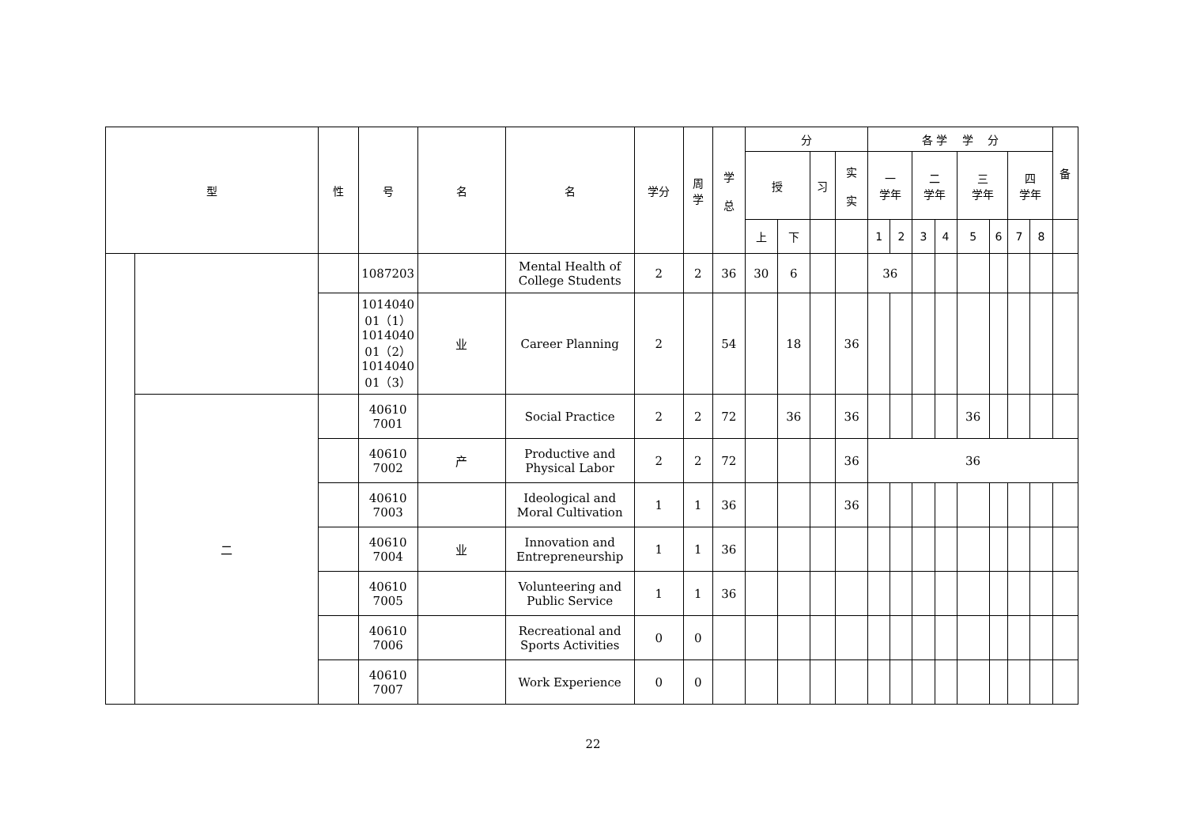| 型 | | 性 | 号 | 名 | 名 | 学分 | 周 学 | 学 总 | 分 | | | | 各 学 学 分 | | | | | | | | 备 |
| --- | --- | --- | --- | --- | --- | --- | --- | --- | --- | --- | --- | --- | --- | --- | --- | --- | --- | --- | --- | --- | --- |
| | | | | | | | | | 授 | | 习 | 实 实 | 一 学年 | | 二 学年 | | 三 学年 | | 四 学年 | | |
| | | | | | | | | | 上 | 下 | | | 1 | 2 | 3 | 4 | 5 | 6 | 7 | 8 | |
| | | | 1087203 | | Mental Health of College Students | 2 | 2 | 36 | 30 | 6 | | | 36 | | | | | | | | |
| | | | 1014040 01（1） 1014040 01（2） 1014040 01（3） | 业 | Career Planning | 2 | | 54 | | 18 | | 36 | | | | | | | | | |
| | 二 | | 40610 7001 | | Social Practice | 2 | 2 | 72 | | 36 | | 36 | | | | | 36 | | | | |
| | | | 40610 7002 | 产 | Productive and Physical Labor | 2 | 2 | 72 | | | | 36 | 36 | | | | | | | | |
| | | | 40610 7003 | | Ideological and Moral Cultivation | 1 | 1 | 36 | | | | 36 | | | | | | | | | |
| | | | 40610 7004 | 业 | Innovation and Entrepreneurship | 1 | 1 | 36 | | | | | | | | | | | | | |
| | | | 40610 7005 | | Volunteering and Public Service | 1 | 1 | 36 | | | | | | | | | | | | | |
| | | | 40610 7006 | | Recreational and Sports Activities | 0 | 0 | | | | | | | | | | | | | | |
| | | | 40610 7007 | | Work Experience | 0 | 0 | | | | | | | | | | | | | | |
22